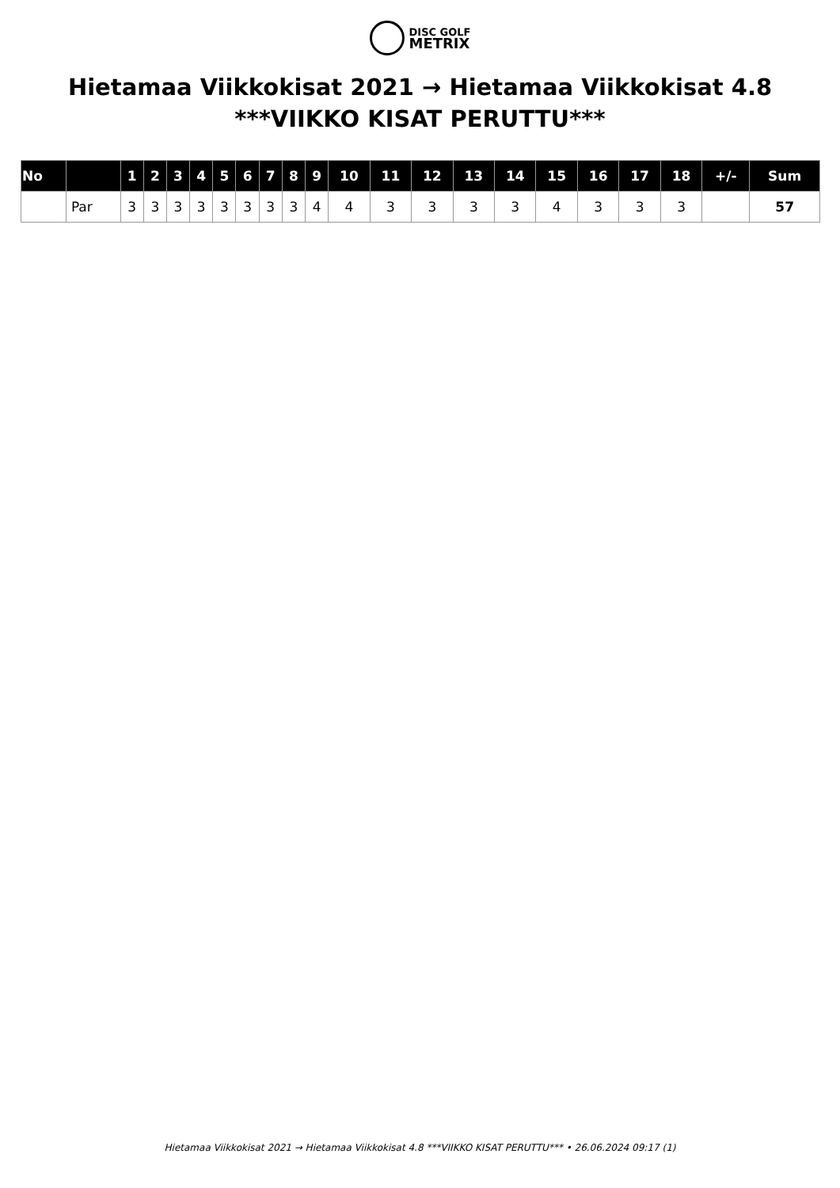DISC GOLF
METRIX
Hietamaa Viikkokisat 2021 → Hietamaa Viikkokisat 4.8
***VIIKKO KISAT PERUTTU***
| No | | 1 | 2 | 3 | 4 | 5 | 6 | 7 | 8 | 9 | 10 | 11 | 12 | 13 | 14 | 15 | 16 | 17 | 18 | +/- | Sum |
| --- | --- | --- | --- | --- | --- | --- | --- | --- | --- | --- | --- | --- | --- | --- | --- | --- | --- | --- | --- | --- | --- |
| | Par | 3 | 3 | 3 | 3 | 3 | 3 | 3 | 3 | 4 | 4 | 3 | 3 | 3 | 3 | 4 | 3 | 3 | 3 | | 57 |
Hietamaa Viikkokisat 2021 → Hietamaa Viikkokisat 4.8 ***VIIKKO KISAT PERUTTU*** • 26.06.2024 09:17 (1)